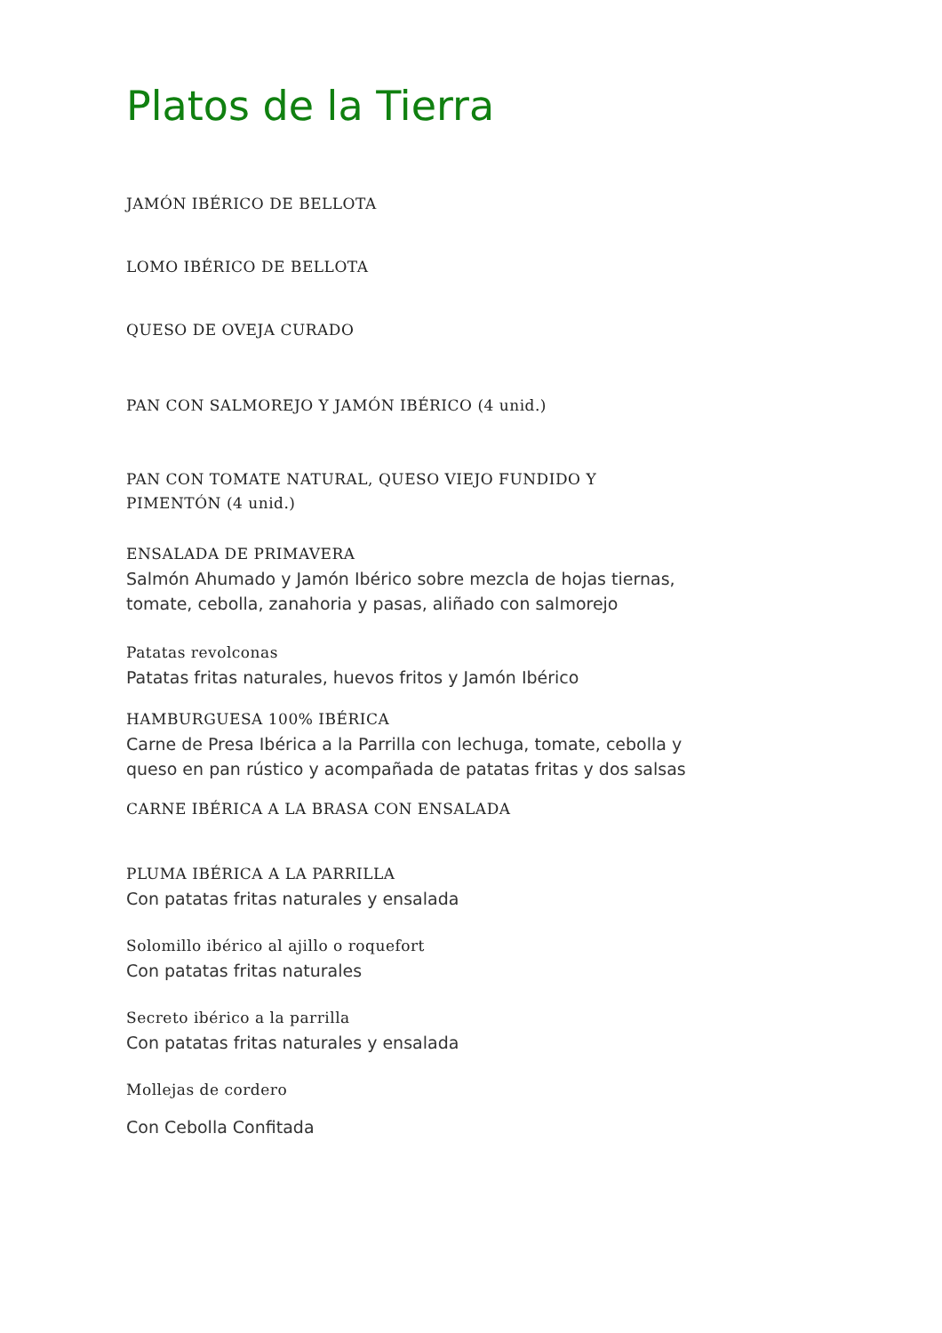Platos de la Tierra
JAMÓN IBÉRICO DE BELLOTA
LOMO IBÉRICO DE BELLOTA
QUESO DE OVEJA CURADO
PAN CON SALMOREJO Y JAMÓN IBÉRICO (4 unid.)
PAN CON TOMATE NATURAL, QUESO VIEJO FUNDIDO Y PIMENTÓN (4 unid.)
ENSALADA DE PRIMAVERA
Salmón Ahumado y Jamón Ibérico sobre mezcla de hojas tiernas, tomate, cebolla, zanahoria y pasas, aliñado con salmorejo
Patatas revolconas
Patatas fritas naturales, huevos fritos y Jamón Ibérico
HAMBURGUESA 100% IBÉRICA
Carne de Presa Ibérica a la Parrilla con lechuga, tomate, cebolla y queso en pan rústico y acompañada de patatas fritas y dos salsas
CARNE IBÉRICA A LA BRASA CON ENSALADA
PLUMA IBÉRICA A LA PARRILLA
Con patatas fritas naturales y ensalada
Solomillo ibérico al ajillo o roquefort
Con patatas fritas naturales
Secreto ibérico a la parrilla
Con patatas fritas naturales y ensalada
Mollejas de cordero
Con Cebolla Confitada